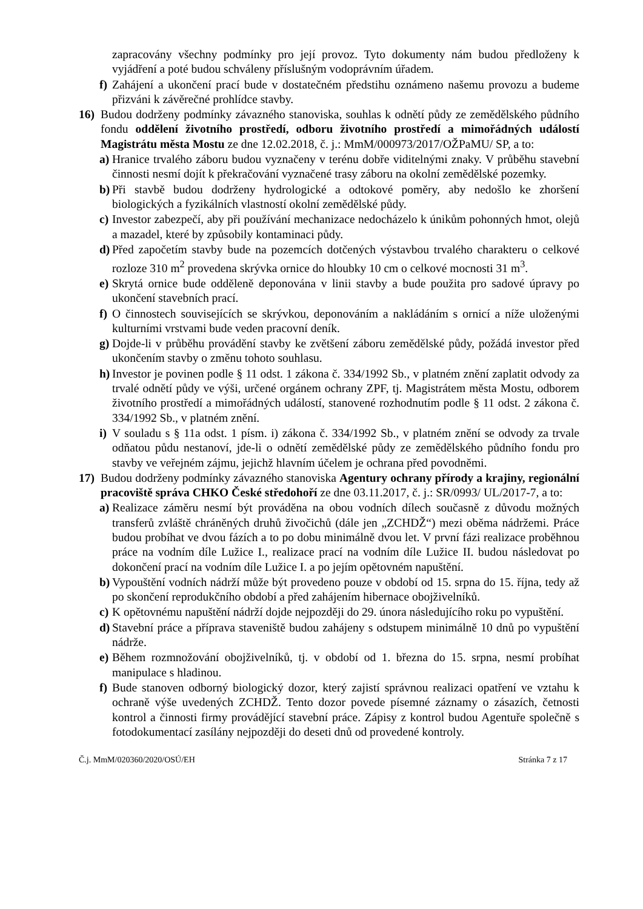zapracovány všechny podmínky pro její provoz. Tyto dokumenty nám budou předloženy k vyjádření a poté budou schváleny příslušným vodoprávním úřadem.
f) Zahájení a ukončení prací bude v dostatečném předstihu oznámeno našemu provozu a budeme přizváni k závěrečné prohlídce stavby.
16) Budou dodrženy podmínky závazného stanoviska, souhlas k odnětí půdy ze zemědělského půdního fondu oddělení životního prostředí, odboru životního prostředí a mimořádných událostí Magistrátu města Mostu ze dne 12.02.2018, č. j.: MmM/000973/2017/OŽPaMU/ SP, a to:
a) Hranice trvalého záboru budou vyznačeny v terénu dobře viditelnými znaky. V průběhu stavební činnosti nesmí dojít k překračování vyznačené trasy záboru na okolní zemědělské pozemky.
b) Při stavbě budou dodrženy hydrologické a odtokové poměry, aby nedošlo ke zhoršení biologických a fyzikálních vlastností okolní zemědělské půdy.
c) Investor zabezpečí, aby při používání mechanizace nedocházelo k únikům pohonných hmot, olejů a mazadel, které by způsobily kontaminaci půdy.
d) Před započetím stavby bude na pozemcích dotčených výstavbou trvalého charakteru o celkové rozloze 310 m<sup>2</sup> provedena skrývka ornice do hloubky 10 cm o celkové mocnosti 31 m<sup>3</sup>.
e) Skrytá ornice bude odděleně deponována v linii stavby a bude použita pro sadové úpravy po ukončení stavebních prací.
f) O činnostech souvisejících se skrývkou, deponováním a nakládáním s ornicí a níže uloženými kulturními vrstvami bude veden pracovní deník.
g) Dojde-li v průběhu provádění stavby ke zvětšení záboru zemědělské půdy, požádá investor před ukončením stavby o změnu tohoto souhlasu.
h) Investor je povinen podle § 11 odst. 1 zákona č. 334/1992 Sb., v platném znění zaplatit odvody za trvalé odnětí půdy ve výši, určené orgánem ochrany ZPF, tj. Magistrátem města Mostu, odborem životního prostředí a mimořádných událostí, stanovené rozhodnutím podle § 11 odst. 2 zákona č. 334/1992 Sb., v platném znění.
i) V souladu s § 11a odst. 1 písm. i) zákona č. 334/1992 Sb., v platném znění se odvody za trvale odňatou půdu nestanoví, jde-li o odnětí zemědělské půdy ze zemědělského půdního fondu pro stavby ve veřejném zájmu, jejichž hlavním účelem je ochrana před povodněmi.
17) Budou dodrženy podmínky závazného stanoviska Agentury ochrany přírody a krajiny, regionální pracoviště správa CHKO České středohoří ze dne 03.11.2017, č. j.: SR/0993/ UL/2017-7, a to:
a) Realizace záměru nesmí být prováděna na obou vodních dílech současně z důvodu možných transferů zvláště chráněných druhů živočichů (dále jen „ZCHDŽ“) mezi oběma nádržemi. Práce budou probíhat ve dvou fázích a to po dobu minimálně dvou let. V první fázi realizace proběhnou práce na vodním díle Lužice I., realizace prací na vodním díle Lužice II. budou následovat po dokončení prací na vodním díle Lužice I. a po jejím opětovném napuštění.
b) Vypouštění vodních nádrží může být provedeno pouze v období od 15. srpna do 15. října, tedy až po skončení reprodukčního období a před zahájením hibernace obojživelníků.
c) K opětovnému napuštění nádrží dojde nejpozději do 29. února následujícího roku po vypuštění.
d) Stavební práce a příprava staveniště budou zahájeny s odstupem minimálně 10 dnů po vypuštění nádrže.
e) Během rozmnožování obojživelníků, tj. v období od 1. března do 15. srpna, nesmí probíhat manipulace s hladinou.
f) Bude stanoven odborný biologický dozor, který zajistí správnou realizaci opatření ve vztahu k ochraně výše uvedených ZCHDŽ. Tento dozor povede písemné záznamy o zásazích, četnosti kontrol a činnosti firmy provádějící stavební práce. Zápisy z kontrol budou Agentuře společně s fotodokumentací zasílány nejpozději do deseti dnů od provedené kontroly.
Č.j. MmM/020360/2020/OSÚ/EH Stránka 7 z 17